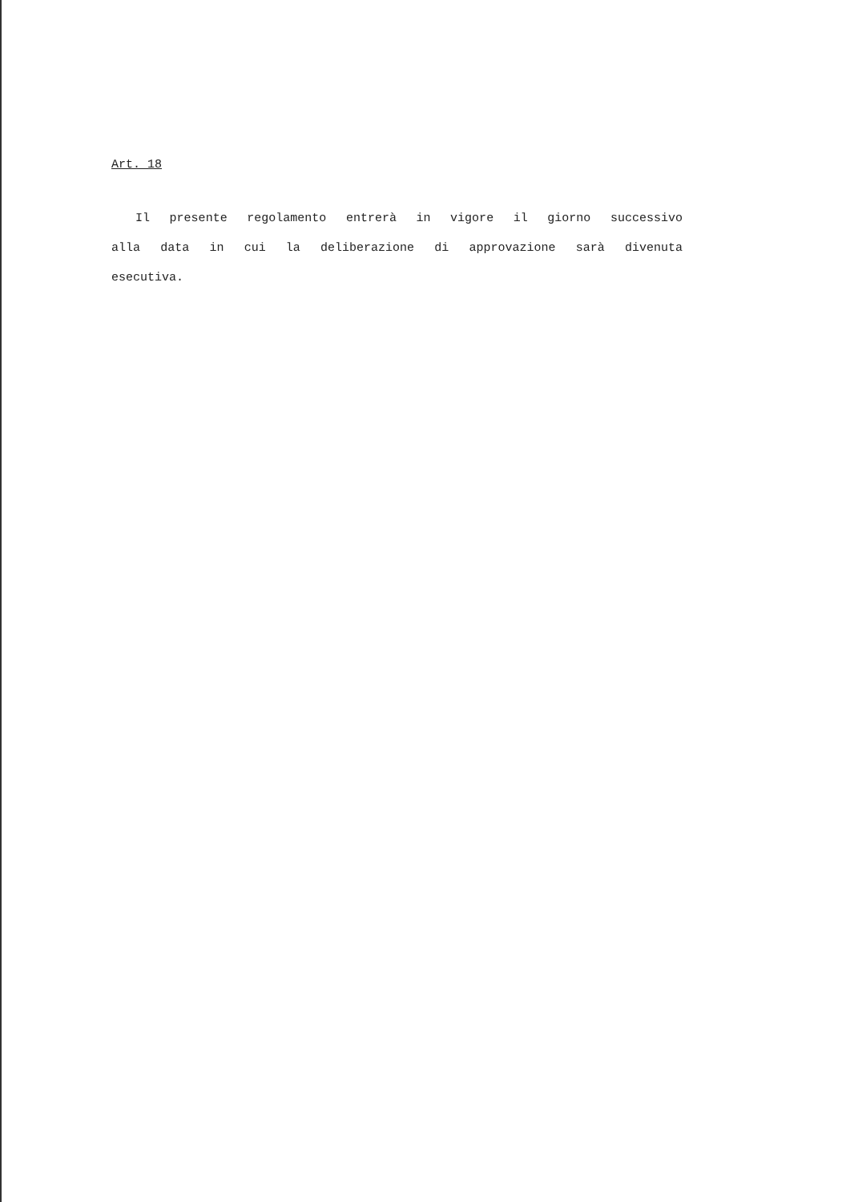Art. 18
Il presente regolamento entrerà in vigore il giorno successivo alla data in cui la deliberazione di approvazione sarà divenuta esecutiva.